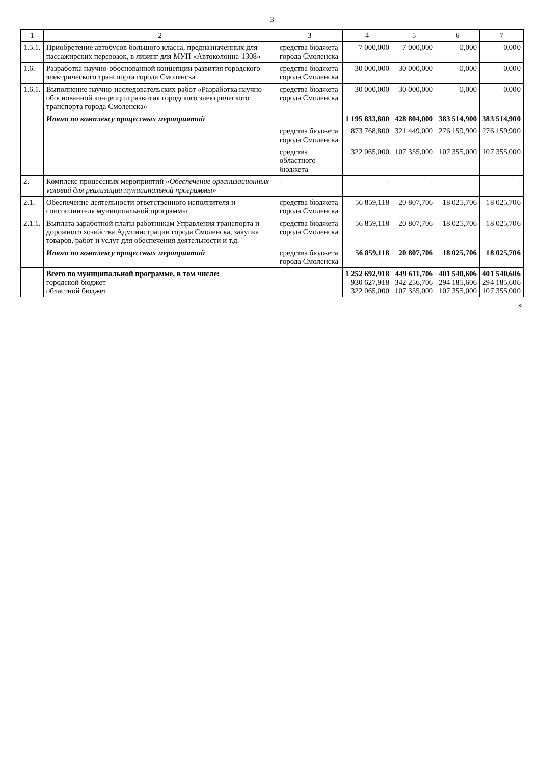3
| 1 | 2 | 3 | 4 | 5 | 6 | 7 |
| --- | --- | --- | --- | --- | --- | --- |
| 1.5.1. | Приобретение автобусов большого класса, предназначенных для пассажирских перевозок, в лизинг для МУП «Автоколонна-1308» | средства бюджета города Смоленска | 7 000,000 | 7 000,000 | 0,000 | 0,000 |
| 1.6. | Разработка научно-обоснованной концепции развития городского электрического транспорта города Смоленска | средства бюджета города Смоленска | 30 000,000 | 30 000,000 | 0,000 | 0,000 |
| 1.6.1. | Выполнение научно-исследовательских работ «Разработка научно-обоснованной концепции развития городского электрического транспорта города Смоленска» | средства бюджета города Смоленска | 30 000,000 | 30 000,000 | 0,000 | 0,000 |
| | Итого по комплексу процессных мероприятий | | 1 195 833,800 | 428 804,000 | 383 514,900 | 383 514,900 |
| | | средства бюджета города Смоленска | 873 768,800 | 321 449,000 | 276 159,900 | 276 159,900 |
| | | средства областного бюджета | 322 065,000 | 107 355,000 | 107 355,000 | 107 355,000 |
| 2. | Комплекс процессных мероприятий «Обеспечение организационных условий для реализации муниципальной программы» | - | - | - | - | - |
| 2.1. | Обеспечение деятельности ответственного исполнителя и соисполнителя муниципальной программы | средства бюджета города Смоленска | 56 859,118 | 20 807,706 | 18 025,706 | 18 025,706 |
| 2.1.1. | Выплата заработной платы работникам Управления транспорта и дорожного хозяйства Администрации города Смоленска, закупка товаров, работ и услуг для обеспечения деятельности и т.д. | средства бюджета города Смоленска | 56 859,118 | 20 807,706 | 18 025,706 | 18 025,706 |
| | Итого по комплексу процессных мероприятий | средства бюджета города Смоленска | 56 859,118 | 20 807,706 | 18 025,706 | 18 025,706 |
| | Всего по муниципальной программе, в том числе: городской бюджет областной бюджет | | 1 252 692,918 930 627,918 322 065,000 | 449 611,706 342 256,706 107 355,000 | 401 540,606 294 185,606 107 355,000 | 401 540,606 294 185,606 107 355,000 |
».